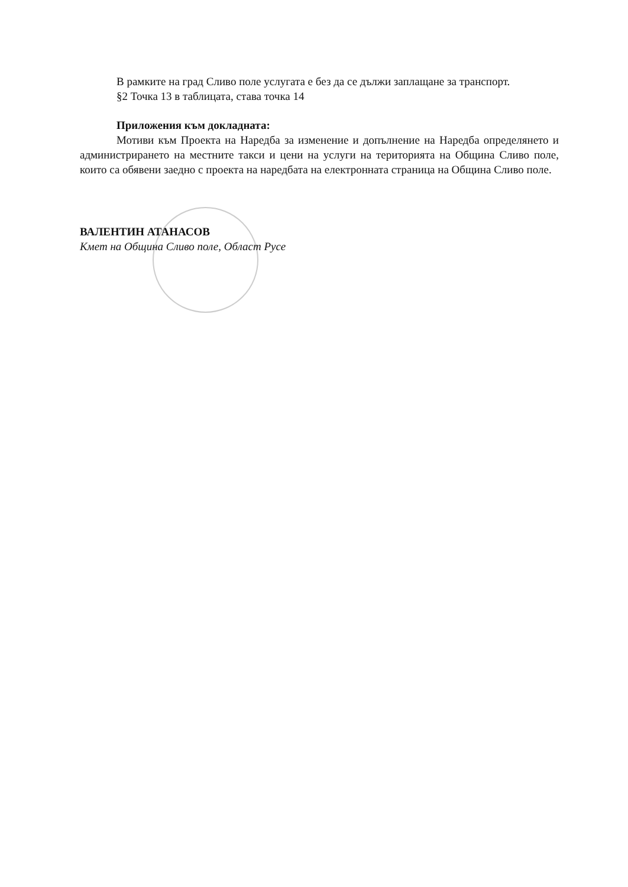В рамките на град Сливо поле услугата е без да се дължи заплащане за транспорт.
§2 Точка 13 в таблицата, става точка 14
Приложения към докладната:
Мотиви към Проекта на Наредба за изменение и допълнение на Наредба определянето и администрирането на местните такси и цени на услуги на територията на Община Сливо поле, които са обявени заедно с проекта на наредбата на електронната страница на Община Сливо поле.
ВАЛЕНТИН АТАНАСОВ
Кмет на Община Сливо поле, Област Русе